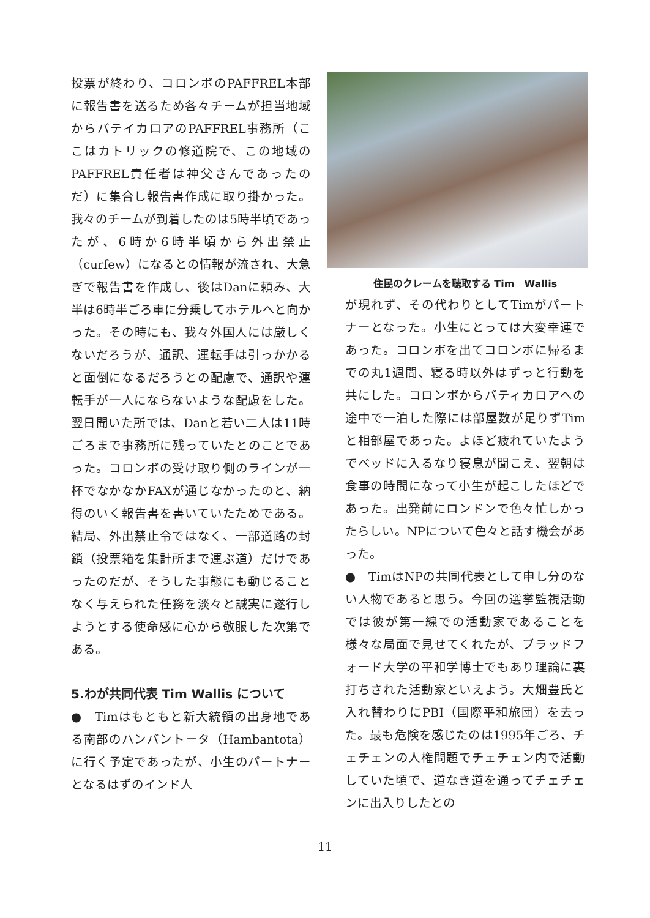投票が終わり、コロンボのPAFFREL本部に報告書を送るため各々チームが担当地域からバテイカロアのPAFFREL事務所（ここはカトリックの修道院で、この地域のPAFFREL責任者は神父さんであったのだ）に集合し報告書作成に取り掛かった。我々のチームが到着したのは5時半頃であったが、6時か6時半頃から外出禁止（curfew）になるとの情報が流され、大急ぎで報告書を作成し、後はDanに頼み、大半は6時半ごろ車に分乗してホテルへと向かった。その時にも、我々外国人には厳しくないだろうが、通訳、運転手は引っかかると面倒になるだろうとの配慮で、通訳や運転手が一人にならないような配慮をした。翌日聞いた所では、Danと若い二人は11時ごろまで事務所に残っていたとのことであった。コロンボの受け取り側のラインが一杯でなかなかFAXが通じなかったのと、納得のいく報告書を書いていたためである。結局、外出禁止令ではなく、一部道路の封鎖（投票箱を集計所まで運ぶ道）だけであったのだが、そうした事態にも動じることなく与えられた任務を淡々と誠実に遂行しようとする使命感に心から敬服した次第である。
5.わが共同代表 Tim Wallis について
●　Timはもともと新大統領の出身地である南部のハンバントータ（Hambantota）に行く予定であったが、小生のパートナーとなるはずのインド人
住民のクレームを聴取する Tim　Wallis
が現れず、その代わりとしてTimがパートナーとなった。小生にとっては大変幸運であった。コロンボを出てコロンボに帰るまでの丸1週間、寝る時以外はずっと行動を共にした。コロンボからバティカロアへの途中で一泊した際には部屋数が足りずTimと相部屋であった。よほど疲れていたようでベッドに入るなり寝息が聞こえ、翌朝は食事の時間になって小生が起こしたほどであった。出発前にロンドンで色々忙しかったらしい。NPについて色々と話す機会があった。
●　TimはNPの共同代表として申し分のない人物であると思う。今回の選挙監視活動では彼が第一線での活動家であることを様々な局面で見せてくれたが、ブラッドフォード大学の平和学博士でもあり理論に裏打ちされた活動家といえよう。大畑豊氏と入れ替わりにPBI（国際平和旅団）を去った。最も危険を感じたのは1995年ごろ、チェチェンの人権問題でチェチェン内で活動していた頃で、道なき道を通ってチェチェンに出入りしたとの
11